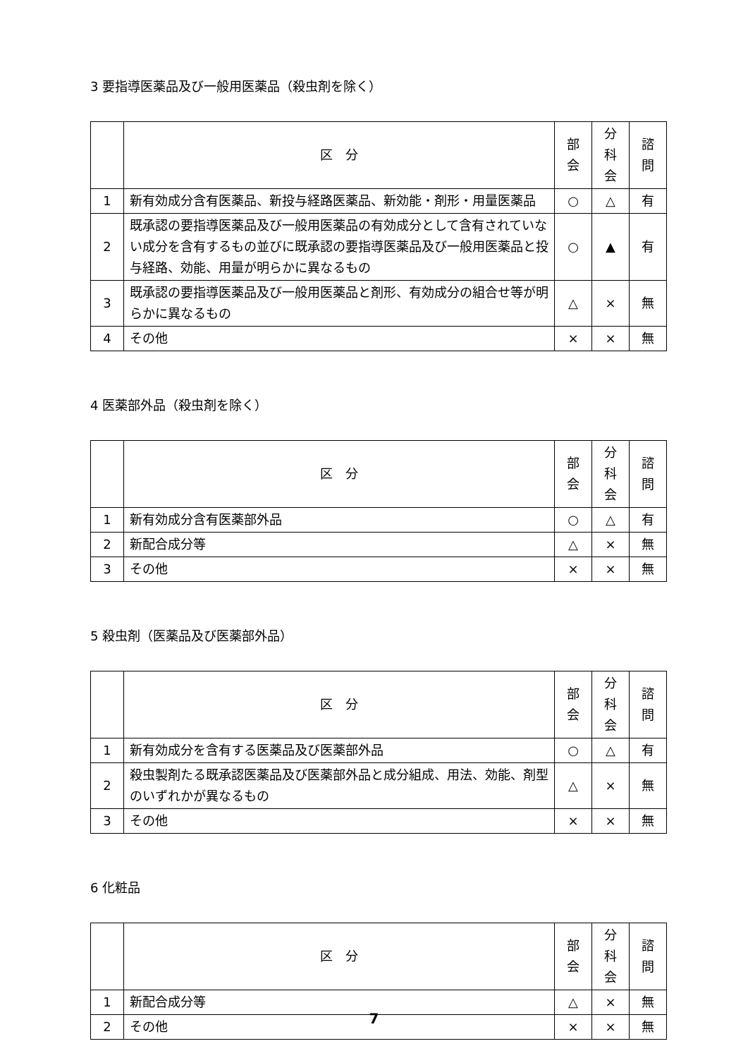3 要指導医薬品及び一般用医薬品（殺虫剤を除く）
| | 区 分 | 部 会 | 分 科 会 | 諮 問 |
| --- | --- | --- | --- | --- |
| 1 | 新有効成分含有医薬品、新投与経路医薬品、新効能・剤形・用量医薬品 | ○ | △ | 有 |
| 2 | 既承認の要指導医薬品及び一般用医薬品の有効成分として含有されていない成分を含有するもの並びに既承認の要指導医薬品及び一般用医薬品と投与経路、効能、用量が明らかに異なるもの | ○ | ▲ | 有 |
| 3 | 既承認の要指導医薬品及び一般用医薬品と剤形、有効成分の組合せ等が明らかに異なるもの | △ | × | 無 |
| 4 | その他 | × | × | 無 |
4 医薬部外品（殺虫剤を除く）
| | 区 分 | 部 会 | 分 科 会 | 諮 問 |
| --- | --- | --- | --- | --- |
| 1 | 新有効成分含有医薬部外品 | ○ | △ | 有 |
| 2 | 新配合成分等 | △ | × | 無 |
| 3 | その他 | × | × | 無 |
5 殺虫剤（医薬品及び医薬部外品）
| | 区 分 | 部 会 | 分 科 会 | 諮 問 |
| --- | --- | --- | --- | --- |
| 1 | 新有効成分を含有する医薬品及び医薬部外品 | ○ | △ | 有 |
| 2 | 殺虫製剤たる既承認医薬品及び医薬部外品と成分組成、用法、効能、剤型のいずれかが異なるもの | △ | × | 無 |
| 3 | その他 | × | × | 無 |
6 化粧品
| | 区 分 | 部 会 | 分 科 会 | 諮 問 |
| --- | --- | --- | --- | --- |
| 1 | 新配合成分等 | △ | × | 無 |
| 2 | その他 | × | × | 無 |
7